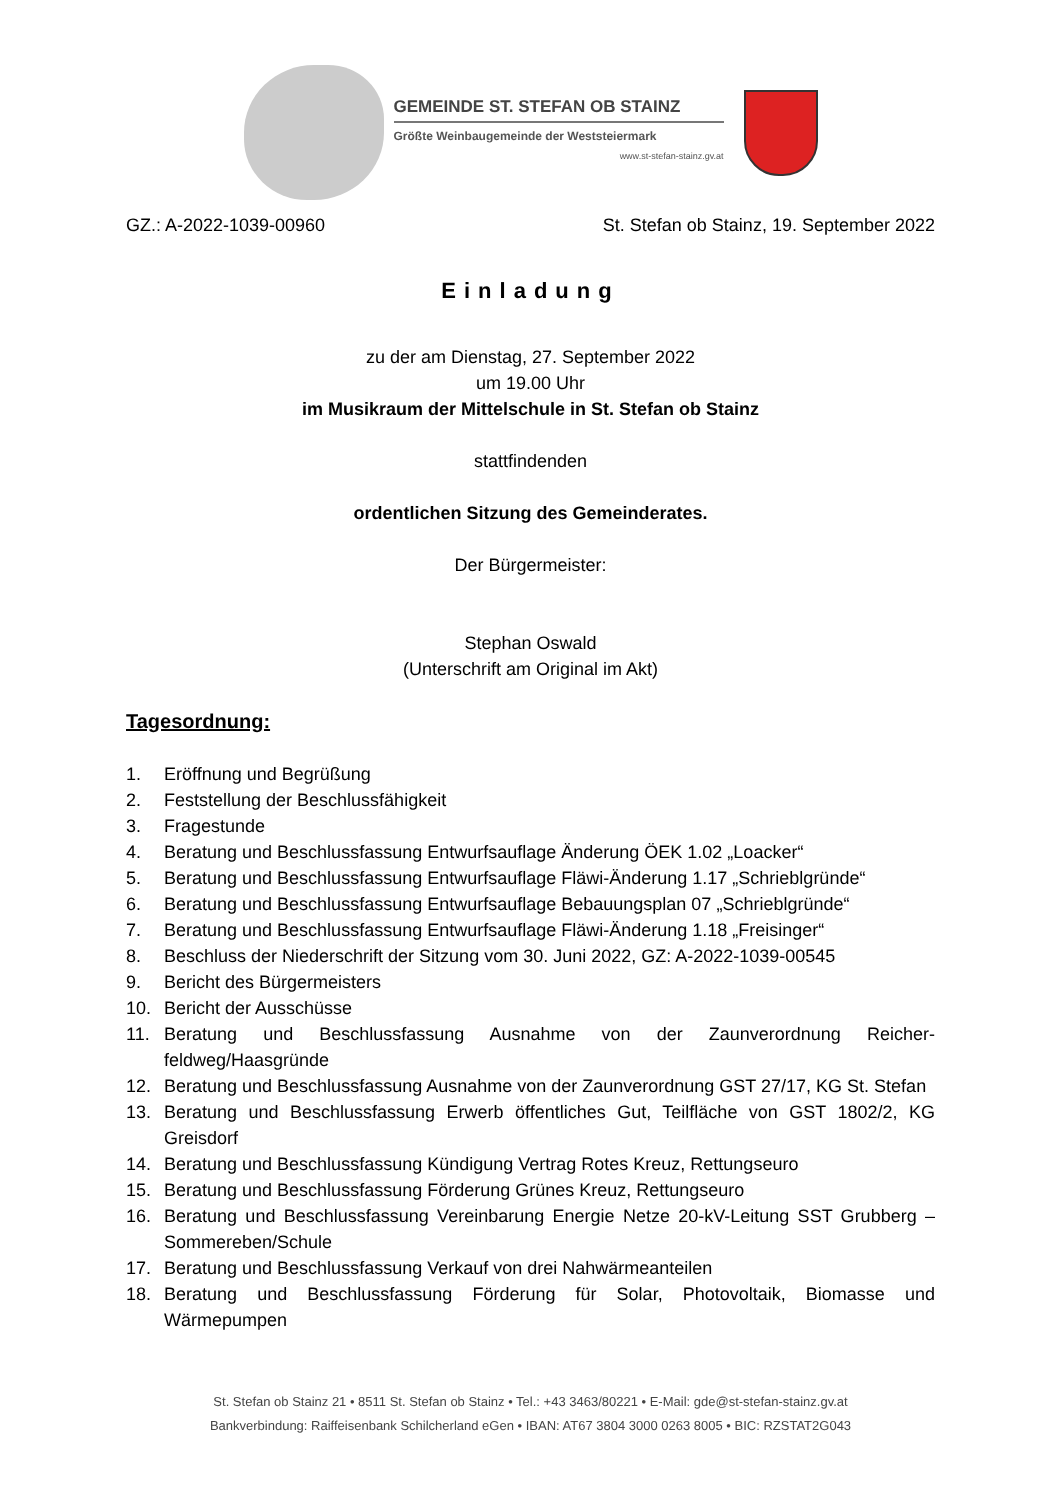GEMEINDE ST. STEFAN OB STAINZ
Größte Weinbaugemeinde der Weststeiermark
www.st-stefan-stainz.gv.at
GZ.: A-2022-1039-00960 St. Stefan ob Stainz, 19. September 2022
Einladung
zu der am Dienstag, 27. September 2022
um 19.00 Uhr
im Musikraum der Mittelschule in St. Stefan ob Stainz
stattfindenden
ordentlichen Sitzung des Gemeinderates.
Der Bürgermeister:
Stephan Oswald
(Unterschrift am Original im Akt)
Tagesordnung:
1. Eröffnung und Begrüßung
2. Feststellung der Beschlussfähigkeit
3. Fragestunde
4. Beratung und Beschlussfassung Entwurfsauflage Änderung ÖEK 1.02 „Loacker“
5. Beratung und Beschlussfassung Entwurfsauflage Fläwi-Änderung 1.17 „Schrieblgründe“
6. Beratung und Beschlussfassung Entwurfsauflage Bebauungsplan 07 „Schrieblgründe“
7. Beratung und Beschlussfassung Entwurfsauflage Fläwi-Änderung 1.18 „Freisinger“
8. Beschluss der Niederschrift der Sitzung vom 30. Juni 2022, GZ: A-2022-1039-00545
9. Bericht des Bürgermeisters
10. Bericht der Ausschüsse
11. Beratung und Beschlussfassung Ausnahme von der Zaunverordnung Reicher-feldweg/Haasgründe
12. Beratung und Beschlussfassung Ausnahme von der Zaunverordnung GST 27/17, KG St. Stefan
13. Beratung und Beschlussfassung Erwerb öffentliches Gut, Teilfläche von GST 1802/2, KG Greisdorf
14. Beratung und Beschlussfassung Kündigung Vertrag Rotes Kreuz, Rettungseuro
15. Beratung und Beschlussfassung Förderung Grünes Kreuz, Rettungseuro
16. Beratung und Beschlussfassung Vereinbarung Energie Netze 20-kV-Leitung SST Grubberg – Sommereben/Schule
17. Beratung und Beschlussfassung Verkauf von drei Nahwärmeanteilen
18. Beratung und Beschlussfassung Förderung für Solar, Photovoltaik, Biomasse und Wärmepumpen
St. Stefan ob Stainz 21 • 8511 St. Stefan ob Stainz • Tel.: +43 3463/80221 • E-Mail: gde@st-stefan-stainz.gv.at
Bankverbindung: Raiffeisenbank Schilcherland eGen • IBAN: AT67 3804 3000 0263 8005 • BIC: RZSTAT2G043